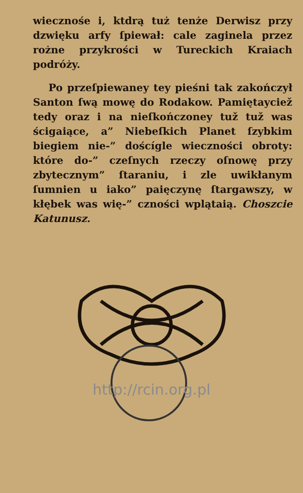wiecznośe i, ktdrą tuż tenże Derwisz przy dzwięku arfy ſpiewał: cale zaginela przez rożne przykrości w Tureckich Kraiach podróży.
Po przeſpiewaney tey pieśni tak zakończył Santon ſwą mowę do Rodakow. Pamiętayciež tedy oraz i na nieſkończoney tuž tuž was ścigaiące, a” Niebeſkich Planet ſzybkim biegiem nie-” doścígle wieczności obroty: które do-” czeſnych rzeczy oſnowę przy zbytecznym” ſtaraniu, i zle uwikłanym ſumnien u iako” paięczynę ſtargawszy, w kłębek was wię-” czności wplątaią. Choszcie Katunusz.
http://rcin.org.pl